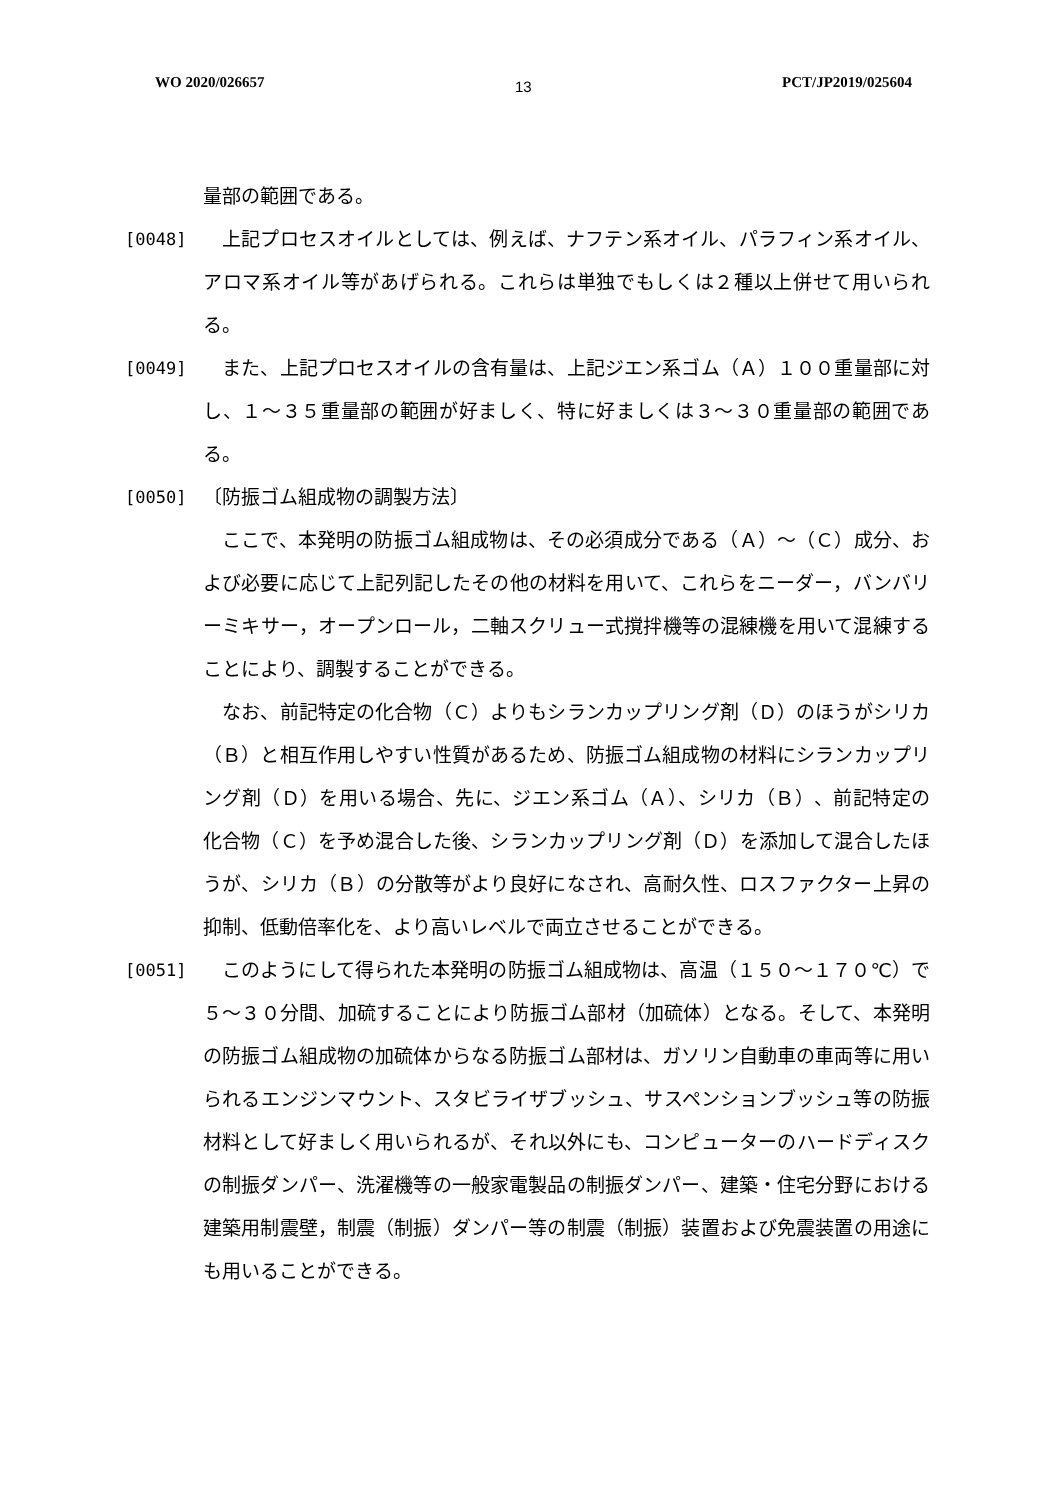WO 2020/026657 13 PCT/JP2019/025604
量部の範囲である。
[0048] 　上記プロセスオイルとしては、例えば、ナフテン系オイル、パラフィン系オイル、アロマ系オイル等があげられる。これらは単独でもしくは２種以上併せて用いられる。
[0049] 　また、上記プロセスオイルの含有量は、上記ジエン系ゴム（Ａ）１００重量部に対し、１～３５重量部の範囲が好ましく、特に好ましくは３～３０重量部の範囲である。
[0050] 〔防振ゴム組成物の調製方法〕
　ここで、本発明の防振ゴム組成物は、その必須成分である（Ａ）～（Ｃ）成分、および必要に応じて上記列記したその他の材料を用いて、これらをニーダー，バンバリーミキサー，オープンロール，二軸スクリュー式撹拌機等の混練機を用いて混練することにより、調製することができる。
　なお、前記特定の化合物（Ｃ）よりもシランカップリング剤（Ｄ）のほうがシリカ（Ｂ）と相互作用しやすい性質があるため、防振ゴム組成物の材料にシランカップリング剤（Ｄ）を用いる場合、先に、ジエン系ゴム（Ａ）、シリカ（Ｂ）、前記特定の化合物（Ｃ）を予め混合した後、シランカップリング剤（Ｄ）を添加して混合したほうが、シリカ（Ｂ）の分散等がより良好になされ、高耐久性、ロスファクター上昇の抑制、低動倍率化を、より高いレベルで両立させることができる。
[0051] 　このようにして得られた本発明の防振ゴム組成物は、高温（１５０～１７０℃）で５～３０分間、加硫することにより防振ゴム部材（加硫体）となる。そして、本発明の防振ゴム組成物の加硫体からなる防振ゴム部材は、ガソリン自動車の車両等に用いられるエンジンマウント、スタビライザブッシュ、サスペンションブッシュ等の防振材料として好ましく用いられるが、それ以外にも、コンピューターのハードディスクの制振ダンパー、洗濯機等の一般家電製品の制振ダンパー、建築・住宅分野における建築用制震壁，制震（制振）ダンパー等の制震（制振）装置および免震装置の用途にも用いることができる。